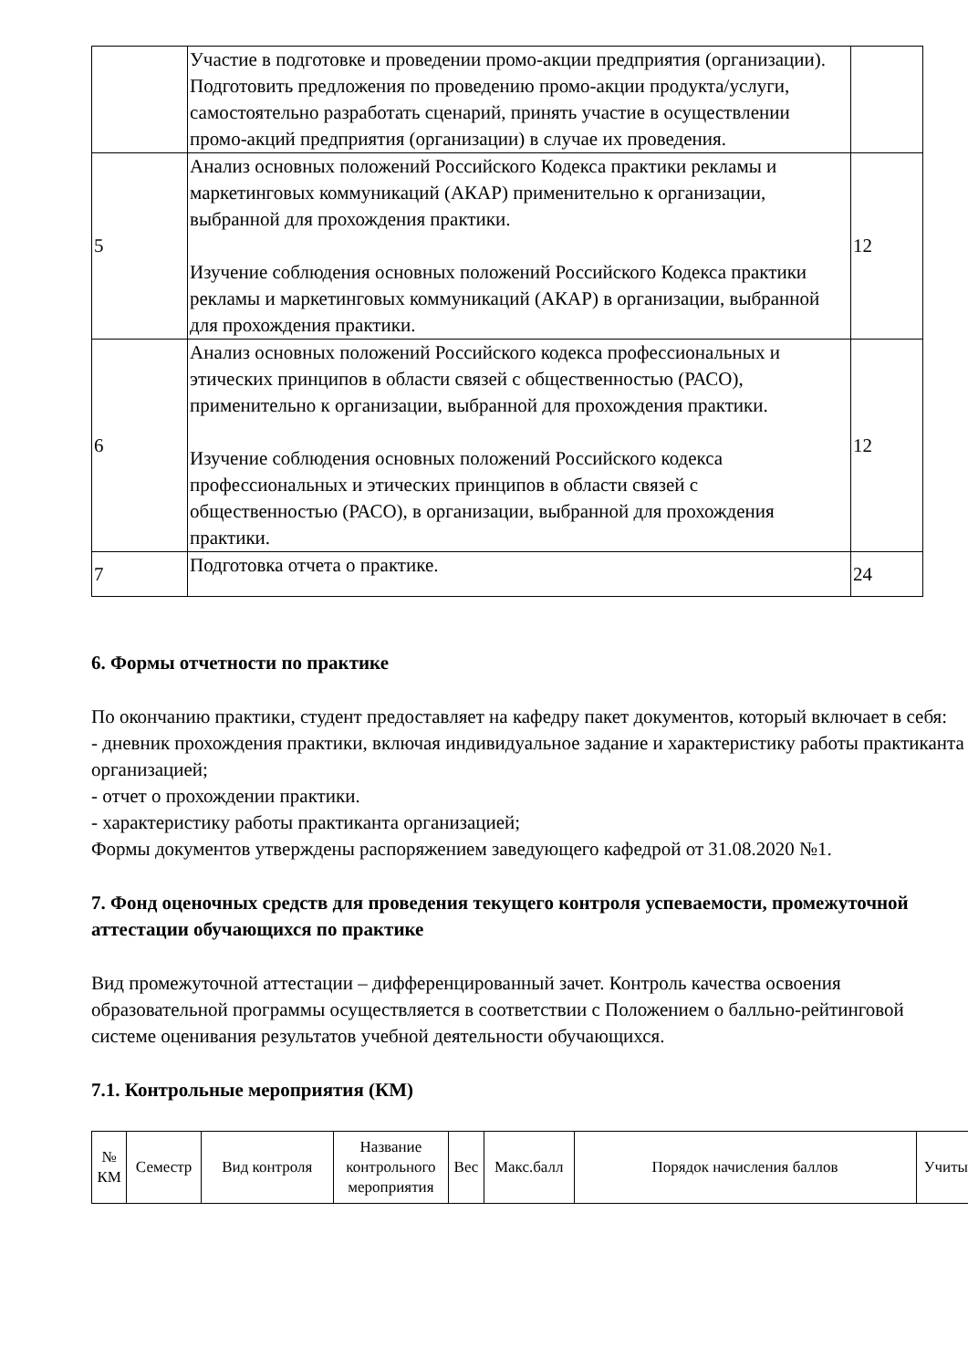| | Участие в подготовке и проведении промо-акции предприятия (организации). Подготовить предложения по проведению промо-акции продукта/услуги, самостоятельно разработать сценарий, принять участие в осуществлении промо-акций предприятия (организации) в случае их проведения. | |
| 5 | Анализ основных положений Российского Кодекса практики рекламы и маркетинговых коммуникаций (АКАР) применительно к организации, выбранной для прохождения практики. Изучение соблюдения основных положений Российского Кодекса практики рекламы и маркетинговых коммуникаций (АКАР) в организации, выбранной для прохождения практики. | 12 |
| 6 | Анализ основных положений Российского кодекса профессиональных и этических принципов в области связей с общественностью (РАСО), применительно к организации, выбранной для прохождения практики. Изучение соблюдения основных положений Российского кодекса профессиональных и этических принципов в области связей с общественностью (РАСО), в организации, выбранной для прохождения практики. | 12 |
| 7 | Подготовка отчета о практике. | 24 |
6. Формы отчетности по практике
По окончанию практики, студент предоставляет на кафедру пакет документов, который включает в себя:
- дневник прохождения практики, включая индивидуальное задание и характеристику работы практиканта организацией;
- отчет о прохождении практики.
- характеристику работы практиканта организацией;
Формы документов утверждены распоряжением заведующего кафедрой от 31.08.2020 №1.
7. Фонд оценочных средств для проведения текущего контроля успеваемости, промежуточной аттестации обучающихся по практике
Вид промежуточной аттестации – дифференцированный зачет. Контроль качества освоения образовательной программы осуществляется в соответствии с Положением о балльно-рейтинговой системе оценивания результатов учебной деятельности обучающихся.
7.1. Контрольные мероприятия (КМ)
| № КМ | Семестр | Вид контроля | Название контрольного мероприятия | Вес | Макс.балл | Порядок начисления баллов | Учиты |
| --- | --- | --- | --- | --- | --- | --- | --- |